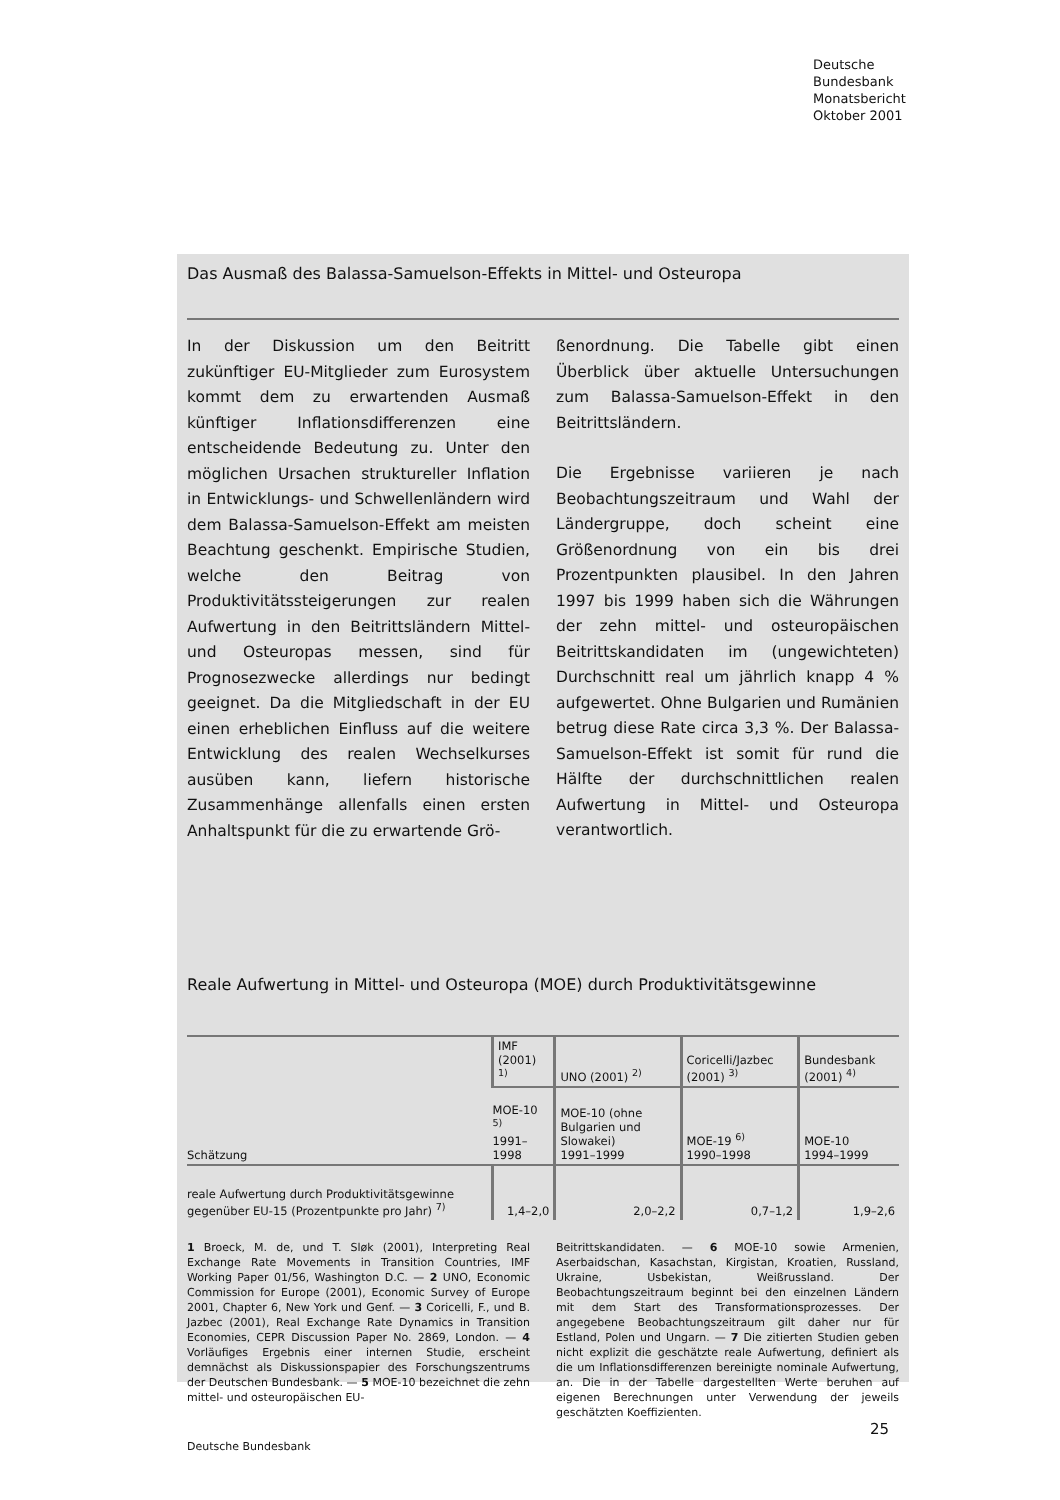Deutsche
Bundesbank
Monatsbericht
Oktober 2001
Das Ausmaß des Balassa-Samuelson-Effekts in Mittel- und Osteuropa
In der Diskussion um den Beitritt zukünftiger EU-Mitglieder zum Eurosystem kommt dem zu erwartenden Ausmaß künftiger Inflationsdifferenzen eine entscheidende Bedeutung zu. Unter den möglichen Ursachen struktureller Inflation in Entwicklungs- und Schwellenländern wird dem Balassa-Samuelson-Effekt am meisten Beachtung geschenkt. Empirische Studien, welche den Beitrag von Produktivitätssteigerungen zur realen Aufwertung in den Beitrittsländern Mittel- und Osteuropas messen, sind für Prognosezwecke allerdings nur bedingt geeignet. Da die Mitgliedschaft in der EU einen erheblichen Einfluss auf die weitere Entwicklung des realen Wechselkurses ausüben kann, liefern historische Zusammenhänge allenfalls einen ersten Anhaltspunkt für die zu erwartende Grö-
ßenordnung. Die Tabelle gibt einen Überblick über aktuelle Untersuchungen zum Balassa-Samuelson-Effekt in den Beitrittsländern.
Die Ergebnisse variieren je nach Beobachtungszeitraum und Wahl der Ländergruppe, doch scheint eine Größenordnung von ein bis drei Prozentpunkten plausibel. In den Jahren 1997 bis 1999 haben sich die Währungen der zehn mittel- und osteuropäischen Beitrittskandidaten im (ungewichteten) Durchschnitt real um jährlich knapp 4 % aufgewertet. Ohne Bulgarien und Rumänien betrug diese Rate circa 3,3 %. Der Balassa-Samuelson-Effekt ist somit für rund die Hälfte der durchschnittlichen realen Aufwertung in Mittel- und Osteuropa verantwortlich.
Reale Aufwertung in Mittel- und Osteuropa (MOE) durch Produktivitätsgewinne
| Schätzung | IMF (2001) <sup>1)</sup> | UNO (2001) <sup>2)</sup> | Coricelli/Jazbec (2001) <sup>3)</sup> | Bundesbank (2001) <sup>4)</sup> |
| | MOE-10 <sup>5)</sup> 1991–1998 | MOE-10 (ohne Bulgarien und Slowakei) 1991–1999 | MOE-19 <sup>6)</sup> 1990–1998 | MOE-10 1994–1999 |
| reale Aufwertung durch Produktivitätsgewinne gegenüber EU-15 (Prozentpunkte pro Jahr) <sup>7)</sup> | 1,4–2,0 | 2,0–2,2 | 0,7–1,2 | 1,9–2,6 |
1 Broeck, M. de, und T. Sløk (2001), Interpreting Real Exchange Rate Movements in Transition Countries, IMF Working Paper 01/56, Washington D.C. — 2 UNO, Economic Commission for Europe (2001), Economic Survey of Europe 2001, Chapter 6, New York und Genf. — 3 Coricelli, F., und B. Jazbec (2001), Real Exchange Rate Dynamics in Transition Economies, CEPR Discussion Paper No. 2869, London. — 4 Vorläufiges Ergebnis einer internen Studie, erscheint demnächst als Diskussionspapier des Forschungszentrums der Deutschen Bundesbank. — 5 MOE-10 bezeichnet die zehn mittel- und osteuropäischen EU-
Beitrittskandidaten. — 6 MOE-10 sowie Armenien, Aserbaidschan, Kasachstan, Kirgistan, Kroatien, Russland, Ukraine, Usbekistan, Weißrussland. Der Beobachtungszeitraum beginnt bei den einzelnen Ländern mit dem Start des Transformationsprozesses. Der angegebene Beobachtungszeitraum gilt daher nur für Estland, Polen und Ungarn. — 7 Die zitierten Studien geben nicht explizit die geschätzte reale Aufwertung, definiert als die um Inflationsdifferenzen bereinigte nominale Aufwertung, an. Die in der Tabelle dargestellten Werte beruhen auf eigenen Berechnungen unter Verwendung der jeweils geschätzten Koeffizienten.
Deutsche Bundesbank
25